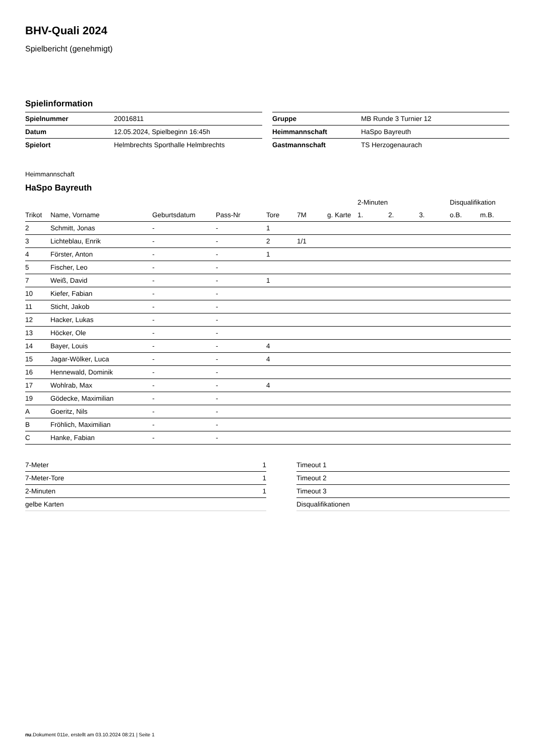BHV-Quali 2024
Spielbericht (genehmigt)
Spielinformation
| Spielnummer | 20016811 |
| Datum | 12.05.2024, Spielbeginn 16:45h |
| Spielort | Helmbrechts Sporthalle Helmbrechts |
| Gruppe | MB Runde 3 Turnier 12 |
| Heimmannschaft | HaSpo Bayreuth |
| Gastmannschaft | TS Herzogenaurach |
Heimmannschaft
HaSpo Bayreuth
| | | | | | | | 2-Minuten | | | Disqualifikation | |
| --- | --- | --- | --- | --- | --- | --- | --- | --- | --- | --- | --- |
| Trikot | Name, Vorname | Geburtsdatum | Pass-Nr | Tore | 7M | g. Karte | 1. | 2. | 3. | o.B. | m.B. |
| 2 | Schmitt, Jonas | - | - | 1 | | | | | | | |
| 3 | Lichteblau, Enrik | - | - | 2 | 1/1 | | | | | | |
| 4 | Förster, Anton | - | - | 1 | | | | | | | |
| 5 | Fischer, Leo | - | - | | | | | | | | |
| 7 | Weiß, David | - | - | 1 | | | | | | | |
| 10 | Kiefer, Fabian | - | - | | | | | | | | |
| 11 | Sticht, Jakob | - | - | | | | | | | | |
| 12 | Hacker, Lukas | - | - | | | | | | | | |
| 13 | Höcker, Ole | - | - | | | | | | | | |
| 14 | Bayer, Louis | - | - | 4 | | | | | | | |
| 15 | Jagar-Wölker, Luca | - | - | 4 | | | | | | | |
| 16 | Hennewald, Dominik | - | - | | | | | | | | |
| 17 | Wohlrab, Max | - | - | 4 | | | | | | | |
| 19 | Gödecke, Maximilian | - | - | | | | | | | | |
| A | Goeritz, Nils | - | - | | | | | | | | |
| B | Fröhlich, Maximilian | - | - | | | | | | | | |
| C | Hanke, Fabian | - | - | | | | | | | | |
| 7-Meter | 1 |
| 7-Meter-Tore | 1 |
| 2-Minuten | 1 |
| gelbe Karten | |
| Timeout 1 |
| Timeout 2 |
| Timeout 3 |
| Disqualifikationen |
nu.Dokument 011e, erstellt am 03.10.2024 08:21 | Seite 1